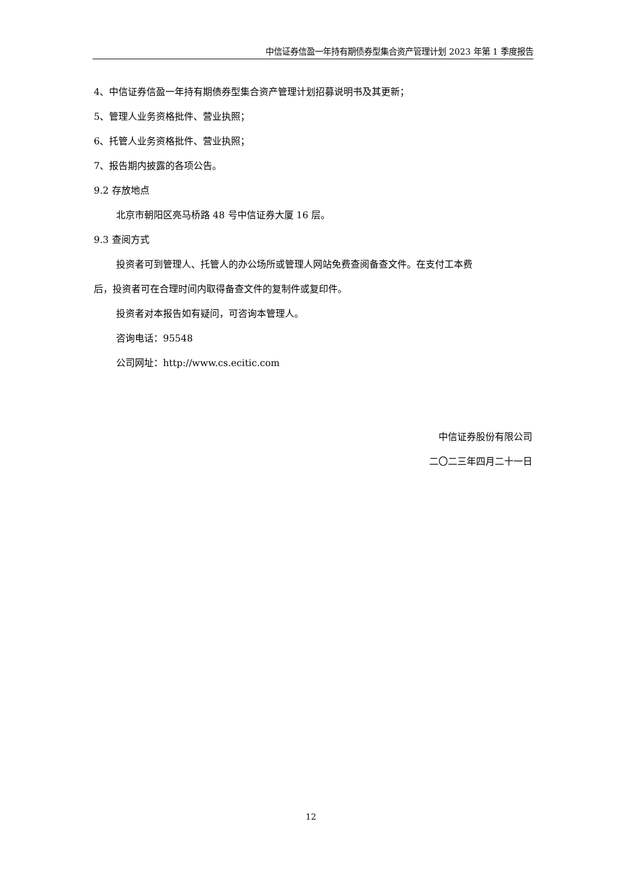中信证券信盈一年持有期债券型集合资产管理计划 2023 年第 1 季度报告
4、中信证券信盈一年持有期债券型集合资产管理计划招募说明书及其更新；
5、管理人业务资格批件、营业执照；
6、托管人业务资格批件、营业执照；
7、报告期内披露的各项公告。
9.2 存放地点
北京市朝阳区亮马桥路 48 号中信证券大厦 16 层。
9.3 查阅方式
投资者可到管理人、托管人的办公场所或管理人网站免费查阅备查文件。在支付工本费
后，投资者可在合理时间内取得备查文件的复制件或复印件。
投资者对本报告如有疑问，可咨询本管理人。
咨询电话：95548
公司网址：http://www.cs.ecitic.com
中信证券股份有限公司
二〇二三年四月二十一日
12